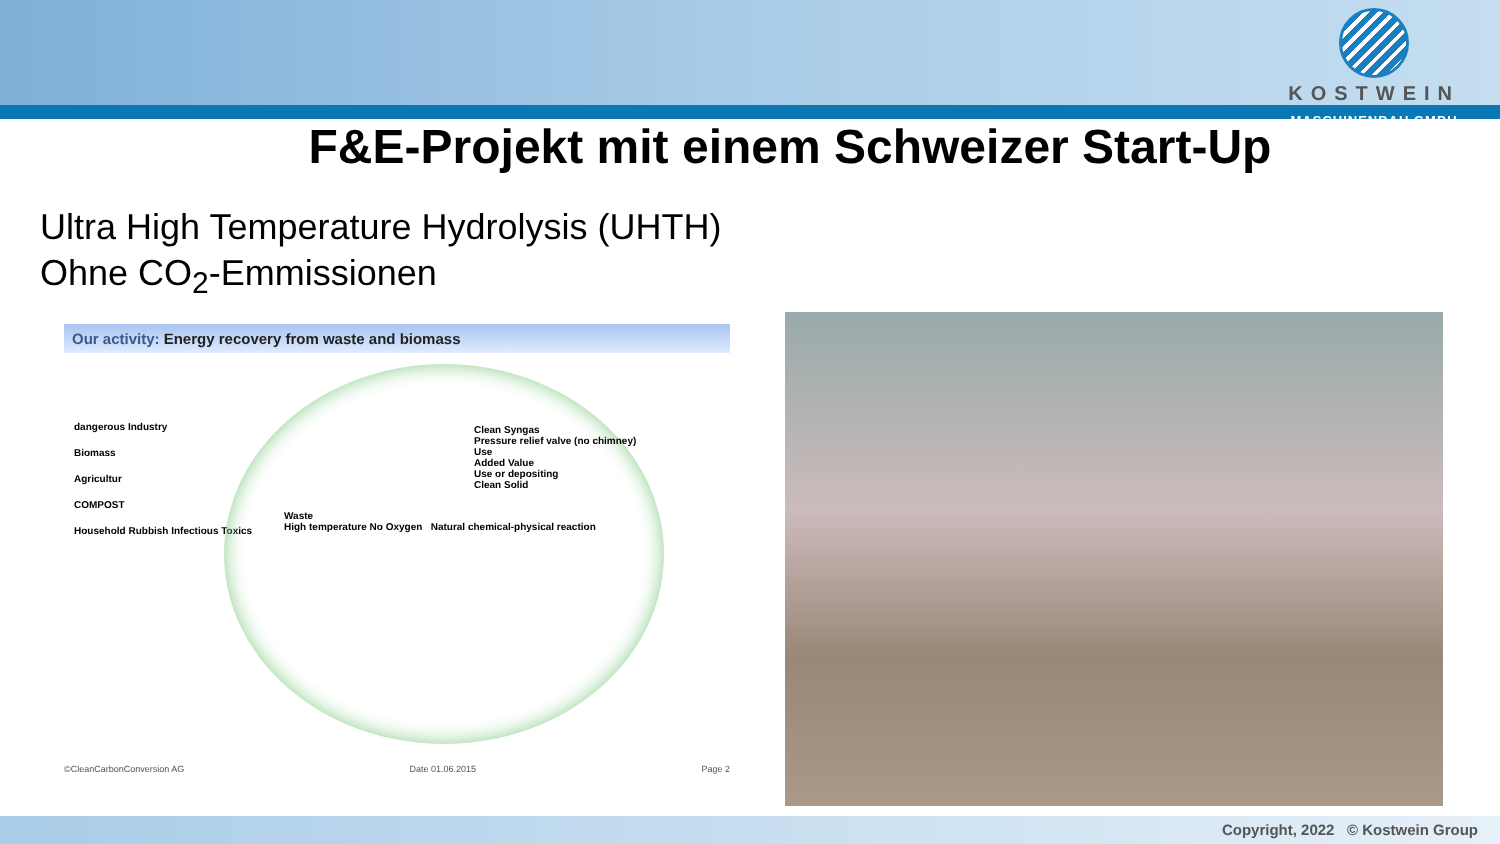KOSTWEIN
MASCHINENBAU GMBH
F&E-Projekt mit einem Schweizer Start-Up
Ultra High Temperature Hydrolysis (UHTH)
Ohne CO<sub>2</sub>-Emmissionen
Our activity: Energy recovery from waste and biomass
dangerous Industry
Biomass
Agricultur
COMPOST
Household Rubbish Infectious Toxics
Clean Syngas
Pressure relief valve (no chimney)
Use
Added Value
Use or depositing
Clean Solid
Waste
High temperature No Oxygen Natural chemical-physical reaction
©CleanCarbonConversion AG Date 01.06.2015 Page 2
Copyright, 2022 © Kostwein Group